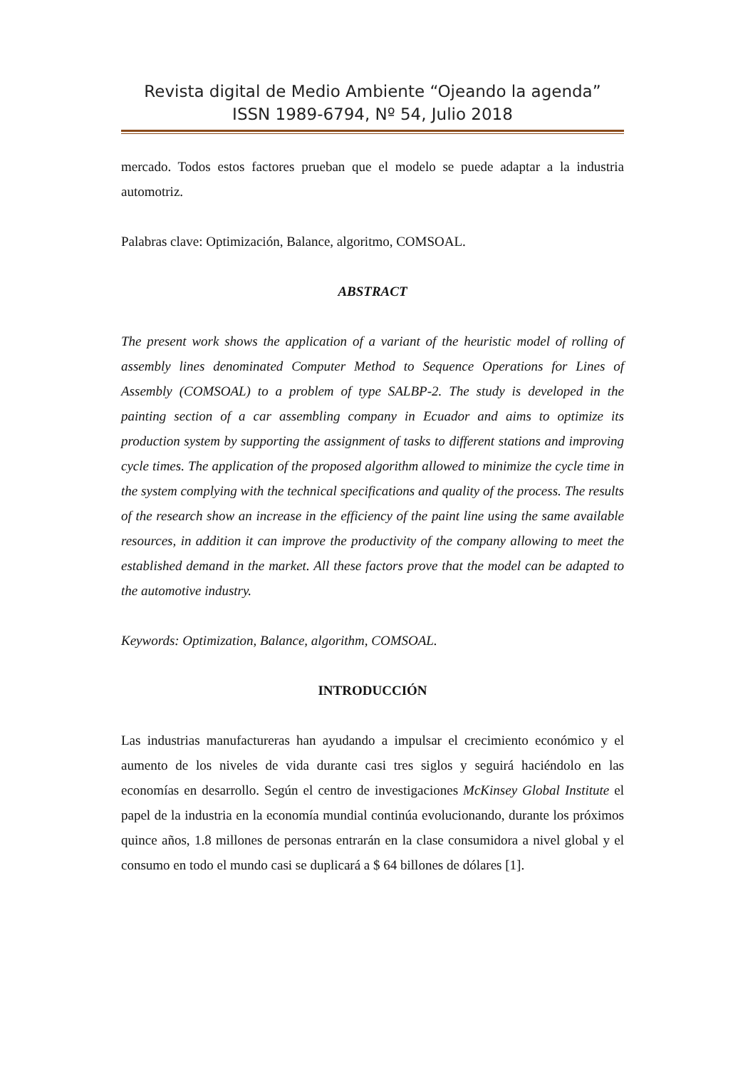Revista digital de Medio Ambiente “Ojeando la agenda”
ISSN 1989-6794, Nº 54, Julio 2018
mercado. Todos estos factores prueban que el modelo se puede adaptar a la industria automotriz.
Palabras clave: Optimización, Balance, algoritmo, COMSOAL.
ABSTRACT
The present work shows the application of a variant of the heuristic model of rolling of assembly lines denominated Computer Method to Sequence Operations for Lines of Assembly (COMSOAL) to a problem of type SALBP-2. The study is developed in the painting section of a car assembling company in Ecuador and aims to optimize its production system by supporting the assignment of tasks to different stations and improving cycle times. The application of the proposed algorithm allowed to minimize the cycle time in the system complying with the technical specifications and quality of the process. The results of the research show an increase in the efficiency of the paint line using the same available resources, in addition it can improve the productivity of the company allowing to meet the established demand in the market. All these factors prove that the model can be adapted to the automotive industry.
Keywords: Optimization, Balance, algorithm, COMSOAL.
INTRODUCCIÓN
Las industrias manufactureras han ayudando a impulsar el crecimiento económico y el aumento de los niveles de vida durante casi tres siglos y seguirá haciéndolo en las economías en desarrollo. Según el centro de investigaciones McKinsey Global Institute el papel de la industria en la economía mundial continúa evolucionando, durante los próximos quince años, 1.8 millones de personas entrarán en la clase consumidora a nivel global y el consumo en todo el mundo casi se duplicará a $ 64 billones de dólares [1].